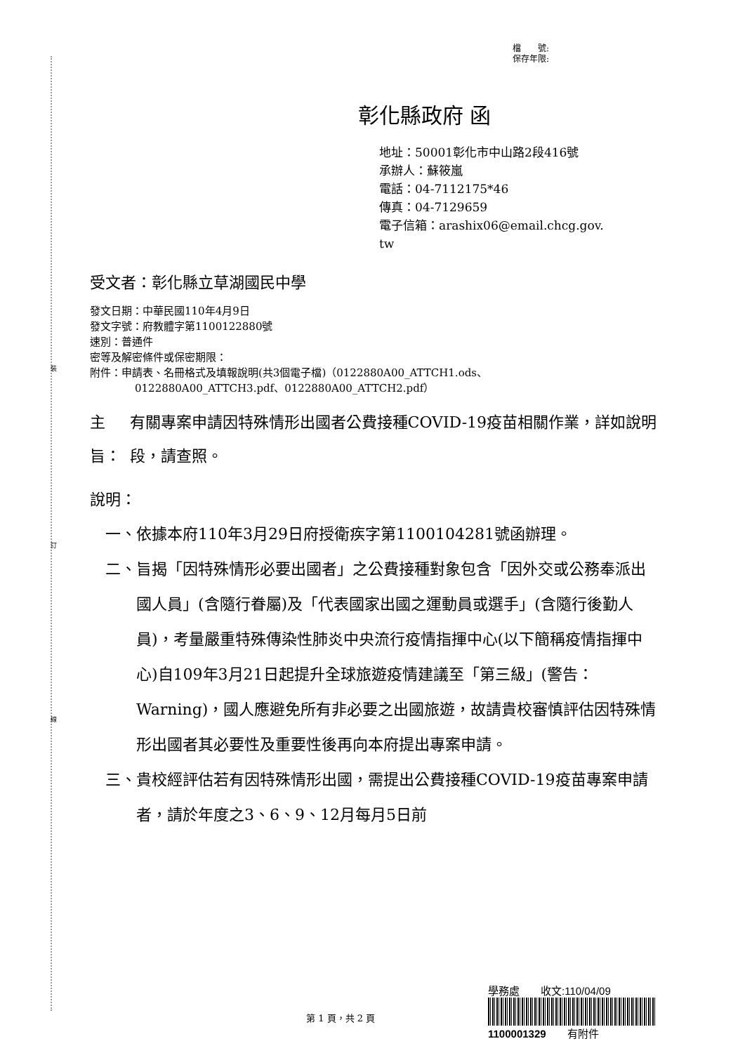裝
訂
線
檔　　號:
保存年限:
彰化縣政府 函
地址：50001彰化市中山路2段416號
承辦人：蘇筱嵐
電話：04-7112175*46
傳真：04-7129659
電子信箱：arashix06@email.chcg.gov.
tw
受文者：彰化縣立草湖國民中學
發文日期：中華民國110年4月9日
發文字號：府教體字第1100122880號
速別：普通件
密等及解密條件或保密期限：
附件：申請表、名冊格式及填報說明(共3個電子檔)（0122880A00_ATTCH1.ods、
0122880A00_ATTCH3.pdf、0122880A00_ATTCH2.pdf）
主旨： 有關專案申請因特殊情形出國者公費接種COVID-19疫苗相關作業，詳如說明段，請查照。
說明：
一、 依據本府110年3月29日府授衛疾字第1100104281號函辦理。
二、 旨揭「因特殊情形必要出國者」之公費接種對象包含「因外交或公務奉派出國人員」(含隨行眷屬)及「代表國家出國之運動員或選手」(含隨行後勤人員)，考量嚴重特殊傳染性肺炎中央流行疫情指揮中心(以下簡稱疫情指揮中心)自109年3月21日起提升全球旅遊疫情建議至「第三級」(警告：Warning)，國人應避免所有非必要之出國旅遊，故請貴校審慎評估因特殊情形出國者其必要性及重要性後再向本府提出專案申請。
三、 貴校經評估若有因特殊情形出國，需提出公費接種COVID-19疫苗專案申請者，請於年度之3、6、9、12月每月5日前
第 1 頁，共 2 頁
學務處　　收文:110/04/09
1100001329　　有附件